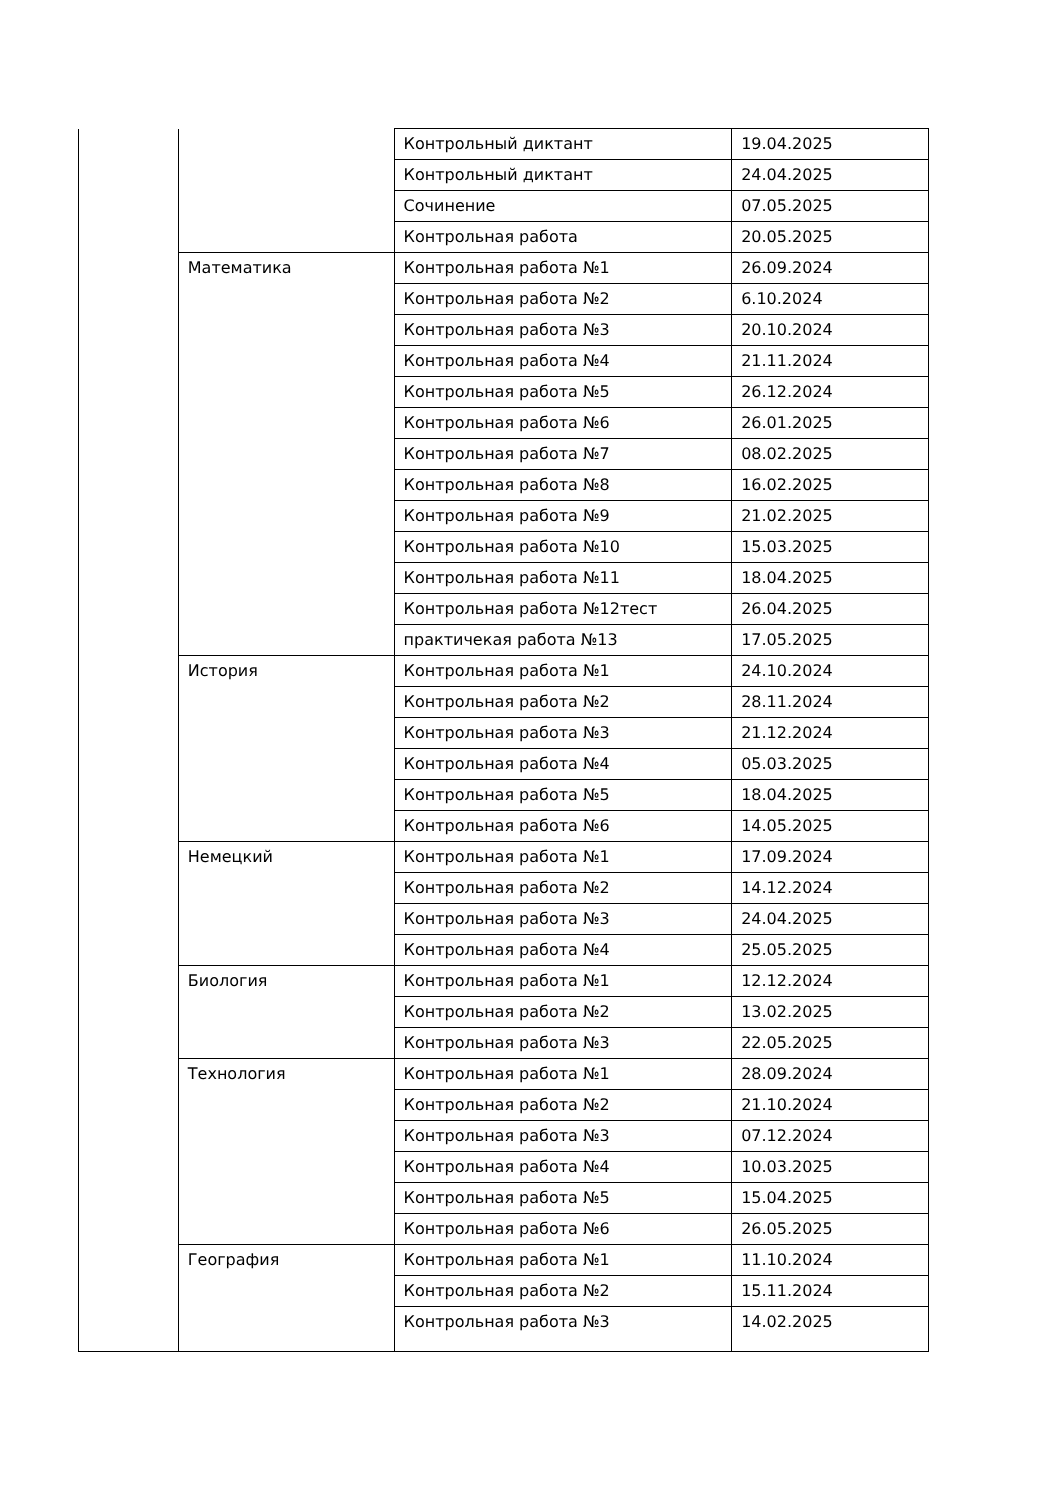| | | Контрольный диктант | 19.04.2025 |
| | | Контрольный диктант | 24.04.2025 |
| | | Сочинение | 07.05.2025 |
| | | Контрольная работа | 20.05.2025 |
| | Математика | Контрольная работа №1 | 26.09.2024 |
| | | Контрольная работа №2 | 6.10.2024 |
| | | Контрольная работа №3 | 20.10.2024 |
| | | Контрольная работа №4 | 21.11.2024 |
| | | Контрольная работа №5 | 26.12.2024 |
| | | Контрольная работа №6 | 26.01.2025 |
| | | Контрольная работа №7 | 08.02.2025 |
| | | Контрольная работа №8 | 16.02.2025 |
| | | Контрольная работа №9 | 21.02.2025 |
| | | Контрольная работа №10 | 15.03.2025 |
| | | Контрольная работа №11 | 18.04.2025 |
| | | Контрольная работа №12тест | 26.04.2025 |
| | | практичекая работа №13 | 17.05.2025 |
| | История | Контрольная работа №1 | 24.10.2024 |
| | | Контрольная работа №2 | 28.11.2024 |
| | | Контрольная работа №3 | 21.12.2024 |
| | | Контрольная работа №4 | 05.03.2025 |
| | | Контрольная работа №5 | 18.04.2025 |
| | | Контрольная работа №6 | 14.05.2025 |
| | Немецкий | Контрольная работа №1 | 17.09.2024 |
| | | Контрольная работа №2 | 14.12.2024 |
| | | Контрольная работа №3 | 24.04.2025 |
| | | Контрольная работа №4 | 25.05.2025 |
| | Биология | Контрольная работа №1 | 12.12.2024 |
| | | Контрольная работа №2 | 13.02.2025 |
| | | Контрольная работа №3 | 22.05.2025 |
| | Технология | Контрольная работа №1 | 28.09.2024 |
| | | Контрольная работа №2 | 21.10.2024 |
| | | Контрольная работа №3 | 07.12.2024 |
| | | Контрольная работа №4 | 10.03.2025 |
| | | Контрольная работа №5 | 15.04.2025 |
| | | Контрольная работа №6 | 26.05.2025 |
| | География | Контрольная работа №1 | 11.10.2024 |
| | | Контрольная работа №2 | 15.11.2024 |
| | | Контрольная работа №3 | 14.02.2025 |